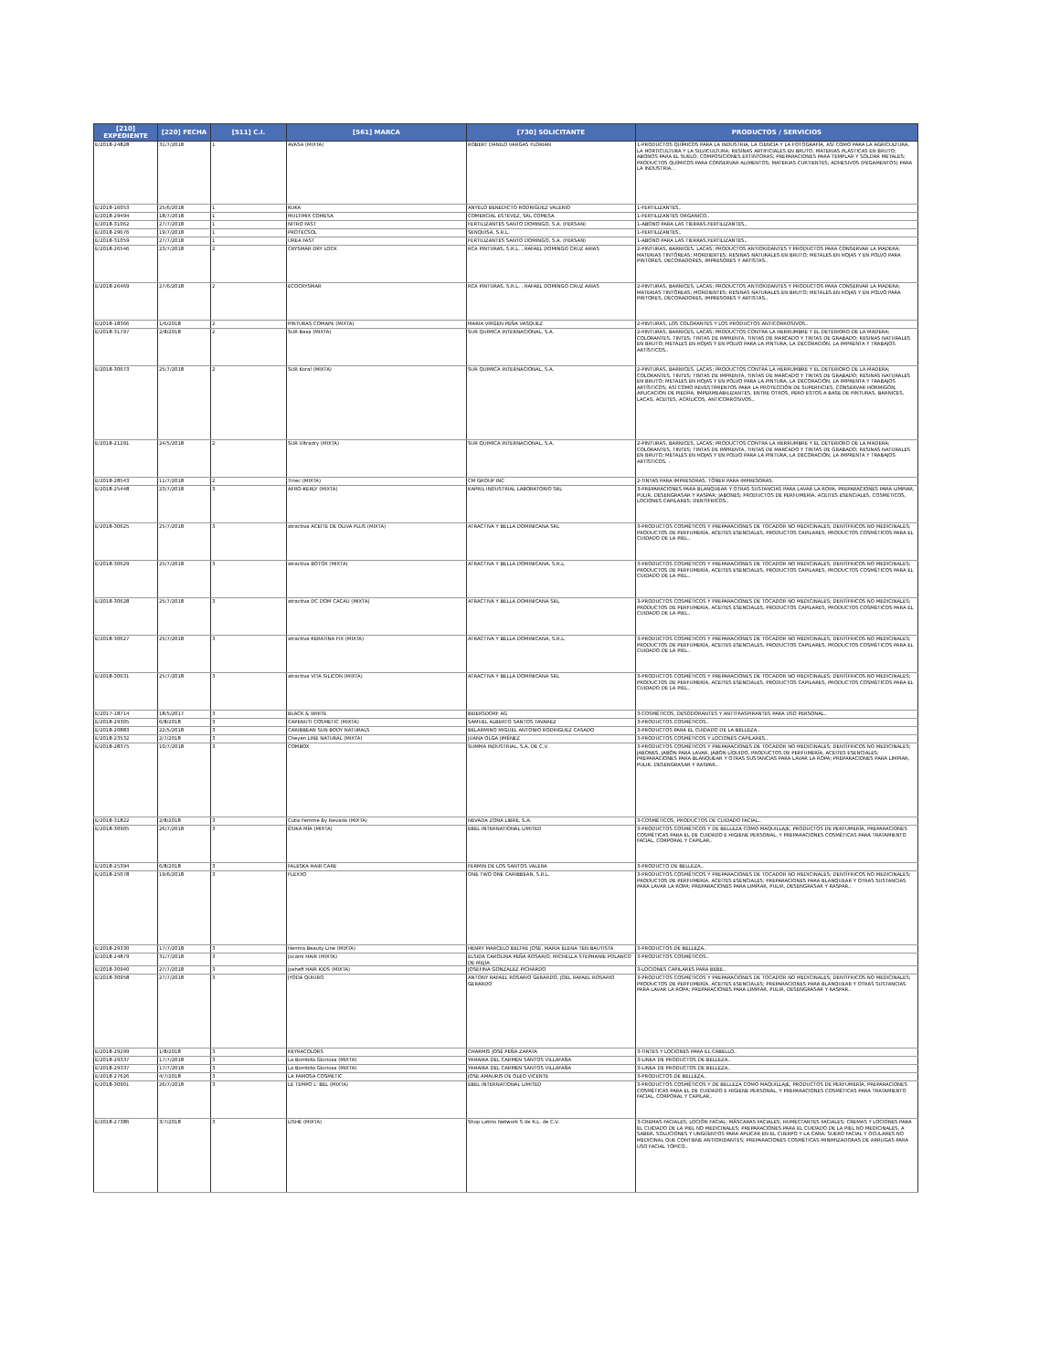| [210] EXPEDIENTE | [220] FECHA | [511] C.I. | [561] MARCA | [730] SOLICITANTE | PRODUCTOS / SERVICIOS |
| --- | --- | --- | --- | --- | --- |
| E/2018-24828 | 31/7/2018 | 1 | AVASA (MIXTA) | ROBERT DANILO VARGAS FLORIAN | 1-PRODUCTOS QUÍMICOS PARA LA INDUSTRIA, LA CIENCIA Y LA FOTOGRAFÍA, ASÍ COMO PARA LA AGRICULTURA, LA HORTICULTURA Y LA SILVICULTURA; RESINAS ARTIFICIALES EN BRUTO, MATERIAS PLÁSTICAS EN BRUTO; ABONOS PARA EL SUELO; COMPOSICIONES EXTINTORAS; PREPARACIONES PARA TEMPLAR Y SOLDAR METALES; PRODUCTOS QUÍMICOS PARA CONSERVAR ALIMENTOS; MATERIAS CURTIENTES; ADHESIVOS (PEGAMENTOS) PARA LA INDUSTRIA. . |
| E/2018-16053 | 25/6/2018 | 1 | KUKA | ANYELO BENEDICTO RODRIGUEZ VALERIO | 1-FERTILIZANTES.. |
| E/2018-29494 | 18/7/2018 | 1 | MULTIMIX COMESA | COMERCIAL ESTEVEZ, SRL COMESA | 1-FERTILIZANTES ORGANICO.. |
| E/2018-31062 | 27/7/2018 | 1 | NITRO FAST | FERTILIZANTES SANTO DOMINGO, S.A. (FERSAN) | 1-ABONO PARA LAS TIERRAS.FERTILIZANTES.. |
| E/2018-29676 | 19/7/2018 | 1 | PROTECSOL | SENQUISA, S.R.L. | 1-FERTILIZANTES.. |
| E/2018-31059 | 27/7/2018 | 1 | UREA FAST | FERTILIZANTES SANTO DOMINGO, S.A. (FERSAN) | 1-ABONO PARA LAS TIERRAS.FERTILIZANTES.. |
| E/2018-26546 | 23/7/2018 | 2 | CRYSMAR DRY LOCK | RCA PINTURAS, S.R.L. , RAFAEL DOMINGO CRUZ ARIAS | 2-PINTURAS, BARNICES, LACAS; PRODUCTOS ANTIOXIDANTES Y PRODUCTOS PARA CONSERVAR LA MADERA; MATERIAS TINTÓREAS; MORDIENTES; RESINAS NATURALES EN BRUTO; METALES EN HOJAS Y EN POLVO PARA PINTORES, DECORADORES, IMPRESORES Y ARTISTAS.. |
| E/2018-26469 | 27/6/2018 | 2 | ECOCRYSMAR | RCA PINTURAS, S.R.L. , RAFAEL DOMINGO CRUZ ARIAS | 2-PINTURAS, BARNICES, LACAS; PRODUCTOS ANTIOXIDANTES Y PRODUCTOS PARA CONSERVAR LA MADERA; MATERIAS TINTÓREAS; MORDIENTES; RESINAS NATURALES EN BRUTO; METALES EN HOJAS Y EN POLVO PARA PINTORES, DECORADORES, IMPRESORES Y ARTISTAS.. |
| E/2018-18366 | 1/6/2018 | 2 | PINTURAS COMAPE (MIXTA) | MARIA VIRGEN PEÑA VASQUEZ | 2-PINTURAS, LOS COLORANTES Y LOS PRODUCTOS ANTICORROSIVOS.. |
| E/2018-31797 | 2/8/2018 | 2 | SUR Besa (MIXTA) | SUR QUIMICA INTERNACIONAL, S.A. | 2-PINTURAS, BARNICES, LACAS; PRODUCTOS CONTRA LA HERRUMBRE Y EL DETERIORO DE LA MADERA; COLORANTES, TINTES; TINTAS DE IMPRENTA, TINTAS DE MARCADO Y TINTAS DE GRABADO; RESINAS NATURALES EN BRUTO; METALES EN HOJAS Y EN POLVO PARA LA PINTURA, LA DECORACIÓN, LA IMPRENTA Y TRABAJOS ARTÍSTICOS.. |
| E/2018-30673 | 25/7/2018 | 2 | SUR Koral (MIXTA) | SUR QUIMICA INTERNACIONAL, S.A. | 2-PINTURAS, BARNICES, LACAS; PRODUCTOS CONTRA LA HERRUMBRE Y EL DETERIORO DE LA MADERA; COLORANTES, TINTES; TINTAS DE IMPRENTA, TINTAS DE MARCADO Y TINTAS DE GRABADO; RESINAS NATURALES EN BRUTO; METALES EN HOJAS Y EN POLVO PARA LA PINTURA, LA DECORACIÓN, LA IMPRENTA Y TRABAJOS ARTÍSTICOS; ASÍ COMO REVESTIMIENTOS PARA LA PROTECCIÓN DE SUPERFICIES, CONSERVAR HORMIGÓN, APLICACIÓN DE PIEDRA, IMPERMEABILIZANTES, ENTRE OTROS, PERO ESTOS A BASE DE PINTURAS, BARNICES, LACAS, ACEITES, ACRÍLICOS, ANTICORROSIVOS.. |
| E/2018-21291 | 24/5/2018 | 2 | SUR Ultradry (MIXTA) | SUR QUIMICA INTERNACIONAL, S.A. | 2-PINTURAS, BARNICES, LACAS; PRODUCTOS CONTRA LA HERRUMBRE Y EL DETERIORO DE LA MADERA; COLORANTES, TINTES; TINTAS DE IMPRENTA, TINTAS DE MARCADO Y TINTAS DE GRABADO; RESINAS NATURALES EN BRUTO; METALES EN HOJAS Y EN POLVO PARA LA PINTURA, LA DECORACIÓN, LA IMPRENTA Y TRABAJOS ARTÍSTICOS. . |
| E/2018-28543 | 11/7/2018 | 2 | Tinec (MIXTA) | CM GROUP INC | 2-TINTAS PARA IMPRESORAS. TÓNER PARA IMPRESORAS. |
| E/2018-25448 | 23/7/2018 | 3 | AFRO-KERLY (MIXTA) | KAPRIL INDUSTRIAL LABORATORIO SRL | 3-PREPARACIONES PARA BLANQUEAR Y OTRAS SUSTANCIAS PARA LAVAR LA ROPA; PREPARACIONES PARA LIMPIAR, PULIR, DESENGRASAR Y RASPAR; JABONES; PRODUCTOS DE PERFUMERÍA, ACEITES ESENCIALES, COSMÉTICOS, LOCIONES CAPILARES; DENTÍFRICOS.. |
| E/2018-30625 | 25/7/2018 | 3 | atractiva ACEITE DE OLIVA PLUS (MIXTA) | ATRACTIVA Y BELLA DOMINICANA SRL | 3-PRODUCTOS COSMÉTICOS Y PREPARACIONES DE TOCADOR NO MEDICINALES; DENTÍFRICOS NO MEDICINALES; PRODUCTOS DE PERFUMERÍA, ACEITES ESENCIALES, PRODUCTOS CAPILARES, PRODUCTOS COSMÉTICOS PARA EL CUIDADO DE LA PIEL.. |
| E/2018-30629 | 25/7/2018 | 3 | atractiva BOTOX (MIXTA) | ATRACTIVA Y BELLA DOMINICANA, S.R.L. | 3-PRODUCTOS COSMÉTICOS Y PREPARACIONES DE TOCADOR NO MEDICINALES; DENTÍFRICOS NO MEDICINALES; PRODUCTOS DE PERFUMERÍA, ACEITES ESENCIALES, PRODUCTOS CAPILARES, PRODUCTOS COSMÉTICOS PARA EL CUIDADO DE LA PIEL.. |
| E/2018-30628 | 25/7/2018 | 3 | atractiva DC DOM CACAU (MIXTA) | ATRACTIVA Y BELLA DOMINICANA SRL | 3-PRODUCTOS COSMÉTICOS Y PREPARACIONES DE TOCADOR NO MEDICINALES; DENTÍFRICOS NO MEDICINALES; PRODUCTOS DE PERFUMERÍA, ACEITES ESENCIALES, PRODUCTOS CAPILARES, PRODUCTOS COSMÉTICOS PARA EL CUIDADO DE LA PIEL.. |
| E/2018-30627 | 25/7/2018 | 3 | atractiva KERATINA FIX (MIXTA) | ATRACTIVA Y BELLA DOMINICANA, S.R.L. | 3-PRODUCTOS COSMÉTICOS Y PREPARACIONES DE TOCADOR NO MEDICINALES; DENTÍFRICOS NO MEDICINALES; PRODUCTOS DE PERFUMERÍA, ACEITES ESENCIALES, PRODUCTOS CAPILARES, PRODUCTOS COSMÉTICOS PARA EL CUIDADO DE LA PIEL.. |
| E/2018-30631 | 25/7/2018 | 3 | atractiva VITA SILICON (MIXTA) | ATRACTIVA Y BELLA DOMINICANA SRL | 3-PRODUCTOS COSMÉTICOS Y PREPARACIONES DE TOCADOR NO MEDICINALES; DENTÍFRICOS NO MEDICINALES; PRODUCTOS DE PERFUMERÍA, ACEITES ESENCIALES, PRODUCTOS CAPILARES, PRODUCTOS COSMÉTICOS PARA EL CUIDADO DE LA PIEL.. |
| E/2017-18714 | 18/5/2017 | 3 | BLACK & WHITE | BEIERSDORF AG | 3-COSMÉTICOS, DESODORANTES Y ANTITRASPIRANTES PARA USO PERSONAL.. |
| E/2018-29305 | 6/8/2018 | 3 | CAPENUTI COSMETIC (MIXTA) | SAMUEL ALBERTO SANTOS TAVAREZ | 3-PRODUCTOS COSMÉTICOS.. |
| E/2018-20883 | 22/5/2018 | 3 | CARIBBEAN SUN BODY NATURALS | BELARMINO MIGUEL ANTONIO RODRIGUEZ CASADO | 3-PRODUCTOS PARA EL CUIDADO DE LA BELLEZA.. |
| E/2018-23532 | 2/7/2018 | 3 | Cheyen LINE NATURAL (MIXTA) | JUANA OLGA JIMÉNEZ | 3-PRODUCTOS COSMÉTICOS Y LOCIONES CAPILARES.. |
| E/2018-28375 | 10/7/2018 | 3 | COMBOX | SUMMA INDUSTRIAL, S.A. DE C.V. | 3-PRODUCTOS COSMÉTICOS Y PREPARACIONES DE TOCADOR NO MEDICINALES; DENTÍFRICOS NO MEDICINALES; JABONES, JABÓN PARA LAVAR, JABÓN LÍQUIDO, PRODUCTOS DE PERFUMERÍA, ACEITES ESENCIALES; PREPARACIONES PARA BLANQUEAR Y OTRAS SUSTANCIAS PARA LAVAR LA ROPA; PREPARACIONES PARA LIMPIAR, PULIR, DESENGRASAR Y RASPAR.. |
| E/2018-31822 | 2/8/2018 | 3 | Cutis Femme By Nevada (MIXTA) | NEVADA ZONA LIBRE, S.A. | 3-COSMÉTICOS, PRODUCTOS DE CUIDADO FACIAL.. |
| E/2018-30905 | 26/7/2018 | 3 | ÉSIKA MÍA (MIXTA) | EBEL INTERNATIONAL LIMITED | 3-PRODUCTOS COSMÉTICOS Y DE BELLEZA COMO MAQUILLAJE, PRODUCTOS DE PERFUMERÍA, PREPARACIONES COSMÉTICAS PARA EL DE CUIDADO E HIGIENE PERSONAL, Y PREPARACIONES COSMÉTICAS PARA TRATAMIENTO FACIAL, CORPORAL Y CAPILAR.. |
| E/2018-25394 | 6/8/2018 | 3 | FALESKA HAIR CARE | FERMIN DE LOS SANTOS VALERA | 3-PRODUCTO DE BELLEZA.. |
| E/2018-25078 | 19/6/2018 | 3 | FLEXXO | ONE TWO ONE CARIBBEAN, S.R.L. | 3-PRODUCTOS COSMÉTICOS Y PREPARACIONES DE TOCADOR NO MEDICINALES; DENTÍFRICOS NO MEDICINALES; PRODUCTOS DE PERFUMERÍA, ACEITES ESENCIALES; PREPARACIONES PARA BLANQUEAR Y OTRAS SUSTANCIAS PARA LAVAR LA ROPA; PREPARACIONES PARA LIMPIAR, PULIR, DESENGRASAR Y RASPAR.. |
| E/2018-29330 | 17/7/2018 | 3 | Henma Beauty Line (MIXTA) | HENRY MARCELO BELTRE JOSE, MARIA ELENA TEN BAUTISTA | 3-PRODUCTOS DE BELLEZA.. |
| E/2018-24879 | 31/7/2018 | 3 | Jocami HAIR (MIXTA) | ELSIDA CAROLINA PEÑA ROSARIO, MICHELLA STEPHANIE POLANCO DE MEJÍA | 3-PRODUCTOS COSMÉTICOS.. |
| E/2018-30940 | 27/7/2018 | 3 | Joshefi HAIR KIDS (MIXTA) | JOSEFINA GONZALEZ PICHARDO | 3-LOCIONES CAPILARES PARA BEBE.. |
| E/2018-30958 | 27/7/2018 | 3 | JYODA QUIURO | ANTONY RAFAEL ROSARIO GERARDO, JOEL RAFAEL ROSARIO GERARDO | 3-PRODUCTOS COSMÉTICOS Y PREPARACIONES DE TOCADOR NO MEDICINALES; DENTÍFRICOS NO MEDICINALES; PRODUCTOS DE PERFUMERÍA, ACEITES ESENCIALES; PREPARACIONES PARA BLANQUEAR Y OTRAS SUSTANCIAS PARA LAVAR LA ROPA; PREPARACIONES PARA LIMPIAR, PULIR, DESENGRASAR Y RASPAR.. |
| E/2018-29299 | 1/8/2018 | 3 | KEYRACOLORS | CHARMIS JOSÉ PEÑA ZAPATA | 3-TINTES Y LOCIONES PARA EL CABELLO.. |
| E/2018-29337 | 17/7/2018 | 3 | La Bombita Gloriosa (MIXTA) | YAHAIRA DEL CARMEN SANTOS VILLAFAÑA | 3-LINEA DE PRODUCTOS DE BELLEZA.. |
| E/2018-29337 | 17/7/2018 | 3 | La Bombita Gloriosa (MIXTA) | YAHAIRA DEL CARMEN SANTOS VILLAFAÑA | 3-LINEA DE PRODUCTOS DE BELLEZA.. |
| E/2018-27626 | 4/7/2018 | 3 | LA FAMOSA COSMETIC | JOSE AMAURIS DE OLEO VICENTE | 3-PRODUCTOS DE BELLEZA.. |
| E/2018-30901 | 26/7/2018 | 3 | LE TEMPO L' BEL (MIXTA) | EBEL INTERNATIONAL LIMITED | 3-PRODUCTOS COSMÉTICOS Y DE BELLEZA COMO MAQUILLAJE, PRODUCTOS DE PERFUMERÍA, PREPARACIONES COSMÉTICAS PARA EL DE CUIDADO E HIGIENE PERSONAL, Y PREPARACIONES COSMÉTICAS PARA TRATAMIENTO FACIAL, CORPORAL Y CAPILAR.. |
| E/2018-27386 | 3/7/2018 | 3 | LISHE (MIXTA) | Shop Latino Network S de R.L. de C.V. | 3-CREMAS FACIALES; LOCIÓN FACIAL; MÁSCARAS FACIALES; HUMECTANTES FACIALES; CREMAS Y LOCIONES PARA EL CUIDADO DE LA PIEL NO MEDICINALES; PREPARACIONES PARA EL CUIDADO DE LA PIEL NO MEDICINALES, A SABER, SOLUCIONES Y UNGÜENTOS PARA APLICAR EN EL CUERPO Y LA CARA; SUERO FACIAL Y OCULARES NO MEDICINAL QUE CONTIENE ANTIOXIDANTES; PREPARACIONES COSMÉTICAS MINIMIZADORAS DE ARRUGAS PARA USO FACIAL TÓPICO.. |